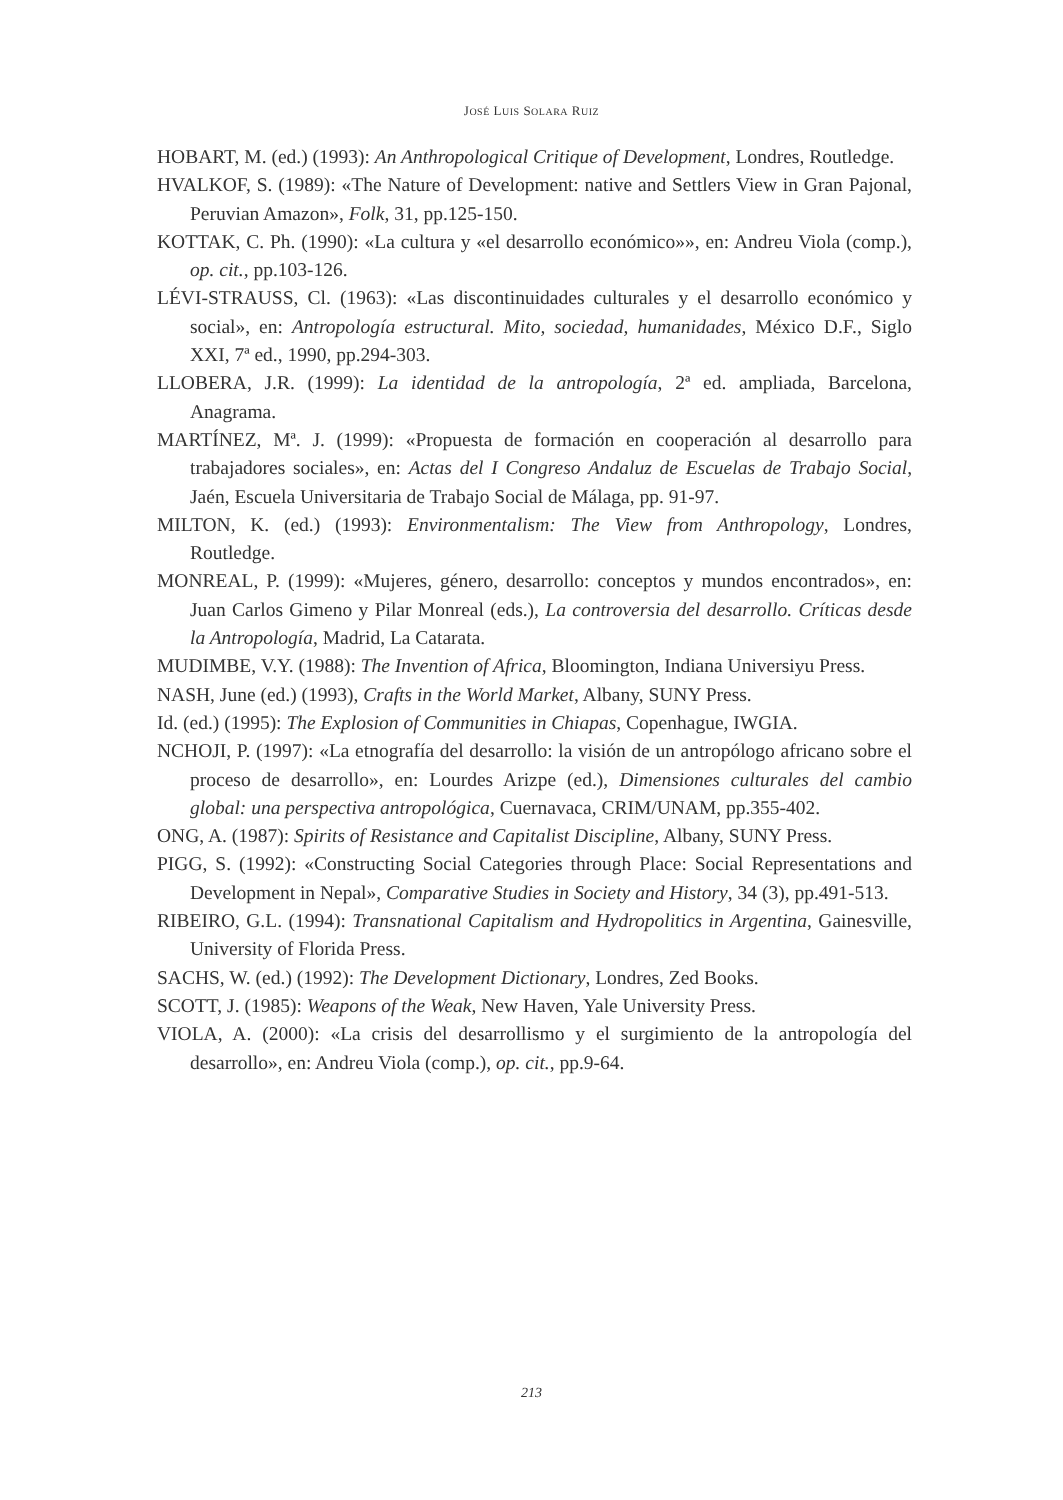JOSÉ LUIS SOLARA RUIZ
HOBART, M. (ed.) (1993): An Anthropological Critique of Development, Londres, Routledge.
HVALKOF, S. (1989): «The Nature of Development: native and Settlers View in Gran Pajonal, Peruvian Amazon», Folk, 31, pp.125-150.
KOTTAK, C. Ph. (1990): «La cultura y «el desarrollo económico»», en: Andreu Viola (comp.), op. cit., pp.103-126.
LÉVI-STRAUSS, Cl. (1963): «Las discontinuidades culturales y el desarrollo económico y social», en: Antropología estructural. Mito, sociedad, humanidades, México D.F., Siglo XXI, 7ª ed., 1990, pp.294-303.
LLOBERA, J.R. (1999): La identidad de la antropología, 2ª ed. ampliada, Barcelona, Anagrama.
MARTÍNEZ, Mª. J. (1999): «Propuesta de formación en cooperación al desarrollo para trabajadores sociales», en: Actas del I Congreso Andaluz de Escuelas de Trabajo Social, Jaén, Escuela Universitaria de Trabajo Social de Málaga, pp. 91-97.
MILTON, K. (ed.) (1993): Environmentalism: The View from Anthropology, Londres, Routledge.
MONREAL, P. (1999): «Mujeres, género, desarrollo: conceptos y mundos encontrados», en: Juan Carlos Gimeno y Pilar Monreal (eds.), La controversia del desarrollo. Críticas desde la Antropología, Madrid, La Catarata.
MUDIMBE, V.Y. (1988): The Invention of Africa, Bloomington, Indiana Universiyu Press.
NASH, June (ed.) (1993), Crafts in the World Market, Albany, SUNY Press.
Id. (ed.) (1995): The Explosion of Communities in Chiapas, Copenhague, IWGIA.
NCHOJI, P. (1997): «La etnografía del desarrollo: la visión de un antropólogo africano sobre el proceso de desarrollo», en: Lourdes Arizpe (ed.), Dimensiones culturales del cambio global: una perspectiva antropológica, Cuernavaca, CRIM/UNAM, pp.355-402.
ONG, A. (1987): Spirits of Resistance and Capitalist Discipline, Albany, SUNY Press.
PIGG, S. (1992): «Constructing Social Categories through Place: Social Representations and Development in Nepal», Comparative Studies in Society and History, 34 (3), pp.491-513.
RIBEIRO, G.L. (1994): Transnational Capitalism and Hydropolitics in Argentina, Gainesville, University of Florida Press.
SACHS, W. (ed.) (1992): The Development Dictionary, Londres, Zed Books.
SCOTT, J. (1985): Weapons of the Weak, New Haven, Yale University Press.
VIOLA, A. (2000): «La crisis del desarrollismo y el surgimiento de la antropología del desarrollo», en: Andreu Viola (comp.), op. cit., pp.9-64.
213